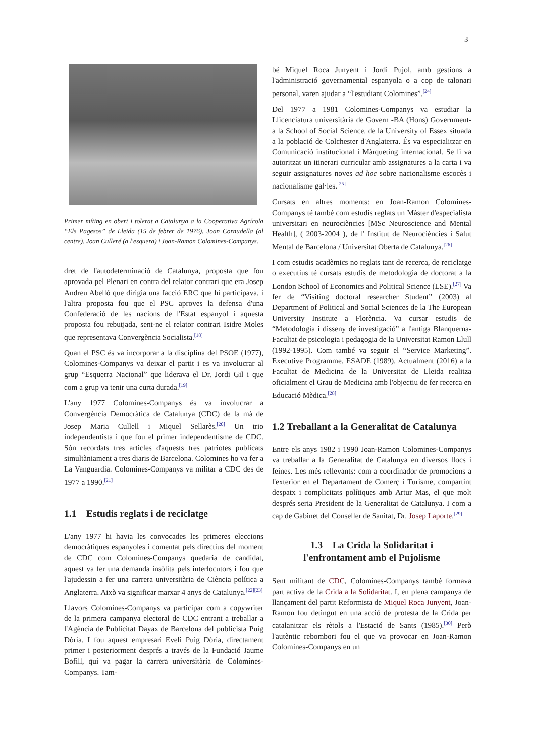3
Primer míting en obert i tolerat a Catalunya a la Cooperativa Agrícola “Els Pagesos” de Lleida (15 de febrer de 1976). Joan Cornudella (al centre), Joan Culleré (a l'esquera) i Joan-Ramon Colomines-Companys.
dret de l'autodeterminació de Catalunya, proposta que fou aprovada pel Plenari en contra del relator contrari que era Josep Andreu Abelló que dirigia una facció ERC que hi participava, i l'altra proposta fou que el PSC aproves la defensa d'una Confederació de les nacions de l'Estat espanyol i aquesta proposta fou rebutjada, sent-ne el relator contrari Isidre Moles que representava Convergència Socialista.<sup>[18]</sup>
Quan el PSC és va incorporar a la disciplina del PSOE (1977), Colomines-Companys va deixar el partit i es va involucrar al grup “Esquerra Nacional” que liderava el Dr. Jordi Gil i que com a grup va tenir una curta durada.<sup>[19]</sup>
L'any 1977 Colomines-Companys és va involucrar a Convergència Democràtica de Catalunya (CDC) de la mà de Josep Maria Cullell i Miquel Sellarès.<sup>[20]</sup> Un trio independentista i que fou el primer independentisme de CDC. Són recordats tres articles d'aquests tres patriotes publicats simultàniament a tres diaris de Barcelona. Colomines ho va fer a La Vanguardia. Colomines-Companys va militar a CDC des de 1977 a 1990.<sup>[21]</sup>
1.1 Estudis reglats i de reciclatge
L'any 1977 hi havia les convocades les primeres eleccions democràtiques espanyoles i comentat pels directius del moment de CDC com Colomines-Companys quedaria de candidat, aquest va fer una demanda insòlita pels interlocutors i fou que l'ajudessin a fer una carrera universitària de Ciència política a Anglaterra. Això va significar marxar 4 anys de Catalunya.<sup>[22][23]</sup>
Llavors Colomines-Companys va participar com a copywriter de la primera campanya electoral de CDC entrant a treballar a l'Agència de Publicitat Dayax de Barcelona del publicista Puig Dòria. I fou aquest empresari Eveli Puig Dòria, directament primer i posteriorment després a través de la Fundació Jaume Bofill, qui va pagar la carrera universitària de Colomines-Companys. Tam-
bé Miquel Roca Junyent i Jordi Pujol, amb gestions a l'administració governamental espanyola o a cop de talonari personal, varen ajudar a “l'estudiant Colomines”.<sup>[24]</sup>
Del 1977 a 1981 Colomines-Companys va estudiar la Llicenciatura universitària de Govern -BA (Hons) Government- a la School of Social Science. de la University of Essex situada a la població de Colchester d'Anglaterra. És va especialitzar en Comunicació institucional i Màrqueting internacional. Se li va autoritzat un itinerari curricular amb assignatures a la carta i va seguir assignatures noves ad hoc sobre nacionalisme escocès i nacionalisme gal·les.<sup>[25]</sup>
Cursats en altres moments: en Joan-Ramon Colomines-Companys té també com estudis reglats un Màster d'especialista universitari en neurociències [MSc Neuroscience and Mental Health], ( 2003-2004 ), de l' Institut de Neurociències i Salut Mental de Barcelona / Universitat Oberta de Catalunya.<sup>[26]</sup>
I com estudis acadèmics no reglats tant de recerca, de reciclatge o executius té cursats estudis de metodologia de doctorat a la London School of Economics and Political Science (LSE).<sup>[27]</sup> Va fer de “Visiting doctoral researcher Student” (2003) al Department of Political and Social Sciences de la The European University Institute a Florència. Va cursar estudis de “Metodologia i disseny de investigació” a l'antiga Blanquerna-Facultat de psicologia i pedagogia de la Universitat Ramon Llull (1992-1995). Com també va seguir el “Service Marketing”. Executive Programme. ESADE (1989). Actualment (2016) a la Facultat de Medicina de la Universitat de Lleida realitza oficialment el Grau de Medicina amb l'objectiu de fer recerca en Educació Mèdica.<sup>[28]</sup>
1.2 Treballant a la Generalitat de Catalunya
Entre els anys 1982 i 1990 Joan-Ramon Colomines-Companys va treballar a la Generalitat de Catalunya en diversos llocs i feines. Les més rellevants: com a coordinador de promocions a l'exterior en el Departament de Comerç i Turisme, compartint despatx i complicitats polítiques amb Artur Mas, el que molt després seria President de la Generalitat de Catalunya. I com a cap de Gabinet del Conseller de Sanitat, Dr. Josep Laporte.<sup>[29]</sup>
1.3 La Crida la Solidaritat i
l'enfrontament amb el Pujolisme
Sent militant de CDC, Colomines-Companys també formava part activa de la Crida a la Solidaritat. I, en plena campanya de llançament del partit Reformista de Miquel Roca Junyent, Joan-Ramon fou detingut en una acció de protesta de la Crida per catalanitzar els rètols a l'Estació de Sants (1985).<sup>[30]</sup> Però l'autèntic rebombori fou el que va provocar en Joan-Ramon Colomines-Companys en un